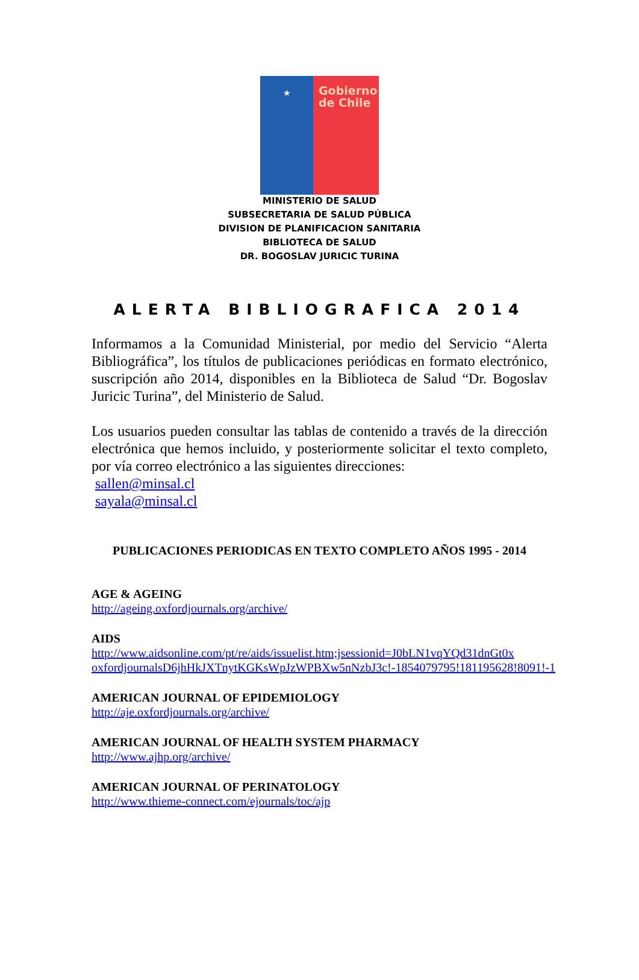★
Gobierno
de Chile
MINISTERIO DE SALUD
SUBSECRETARIA DE SALUD PÚBLICA
DIVISION DE PLANIFICACION SANITARIA
BIBLIOTECA DE SALUD
DR. BOGOSLAV JURICIC TURINA
ALERTA BIBLIOGRAFICA 2014
Informamos a la Comunidad Ministerial, por medio del Servicio “Alerta Bibliográfica”, los títulos de publicaciones periódicas en formato electrónico, suscripción año 2014, disponibles en la Biblioteca de Salud “Dr. Bogoslav Juricic Turina”, del Ministerio de Salud.
Los usuarios pueden consultar las tablas de contenido a través de la dirección electrónica que hemos incluido, y posteriormente solicitar el texto completo, por vía correo electrónico a las siguientes direcciones:
sallen@minsal.cl
sayala@minsal.cl
PUBLICACIONES PERIODICAS EN TEXTO COMPLETO AÑOS 1995 - 2014
AGE & AGEING
http://ageing.oxfordjournals.org/archive/
AIDS
http://www.aidsonline.com/pt/re/aids/issuelist.htm;jsessionid=J0bLN1vqYQd31dnGt0x oxfordjournalsD6jhHkJXTnytKGKsWpJzWPBXw5nNzbJ3c!-1854079795!181195628!8091!-1
AMERICAN JOURNAL OF EPIDEMIOLOGY
http://aje.oxfordjournals.org/archive/
AMERICAN JOURNAL OF HEALTH SYSTEM PHARMACY
http://www.ajhp.org/archive/
AMERICAN JOURNAL OF PERINATOLOGY
http://www.thieme-connect.com/ejournals/toc/ajp